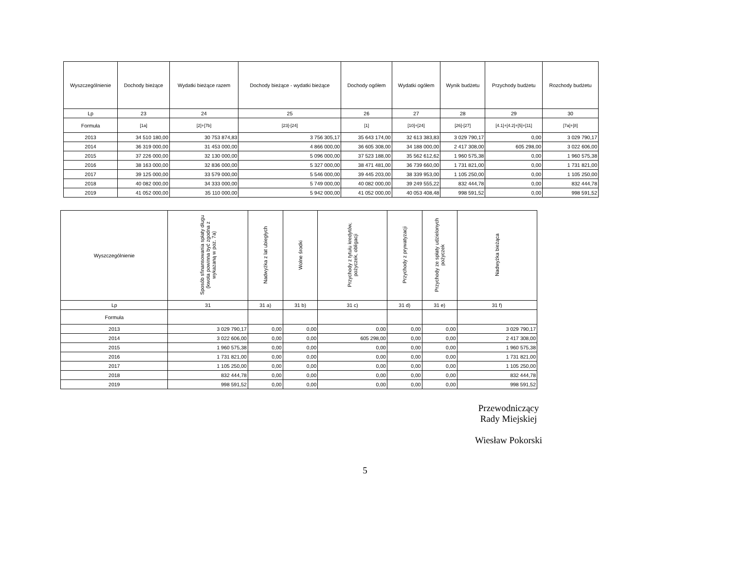| Wyszczególnienie | Dochody bieżące | Wydatki bieżące razem | Dochody bieżące - wydatki bieżące | Dochody ogółem | Wydatki ogółem | Wynik budżetu | Przychody budżetu | Rozchody budżetu |
| --- | --- | --- | --- | --- | --- | --- | --- | --- |
| Lp | 23 | 24 | 25 | 26 | 27 | 28 | 29 | 30 |
| Formuła | [1a] | [2]+[7b] | [23]-[24] | [1] | [10]+[24] | [26]-[27] | [4.1]+[4.2]+[5]+[11] | [7a]+[8] |
| 2013 | 34 510 180,00 | 30 753 874,83 | 3 756 305,17 | 35 643 174,00 | 32 613 383,83 | 3 029 790,17 | 0,00 | 3 029 790,17 |
| 2014 | 36 319 000,00 | 31 453 000,00 | 4 866 000,00 | 36 605 308,00 | 34 188 000,00 | 2 417 308,00 | 605 298,00 | 3 022 606,00 |
| 2015 | 37 226 000,00 | 32 130 000,00 | 5 096 000,00 | 37 523 188,00 | 35 562 612,62 | 1 960 575,38 | 0,00 | 1 960 575,38 |
| 2016 | 38 163 000,00 | 32 836 000,00 | 5 327 000,00 | 38 471 481,00 | 36 739 660,00 | 1 731 821,00 | 0,00 | 1 731 821,00 |
| 2017 | 39 125 000,00 | 33 579 000,00 | 5 546 000,00 | 39 445 203,00 | 38 339 953,00 | 1 105 250,00 | 0,00 | 1 105 250,00 |
| 2018 | 40 082 000,00 | 34 333 000,00 | 5 749 000,00 | 40 082 000,00 | 39 249 555,22 | 832 444,78 | 0,00 | 832 444,78 |
| 2019 | 41 052 000,00 | 35 110 000,00 | 5 942 000,00 | 41 052 000,00 | 40 053 408,48 | 998 591,52 | 0,00 | 998 591,52 |
| Wyszczególnienie | Sposób sfinansowania spłaty długu (kwota powinna być zgodna z wykazaną w poz. 7a) | Nadwyżka z lat ubiegłych | Wolne środki | Przychody z tytułu kredytów, pożyczek, obligacji | Przychody z prywatyzacji | Przychody ze spłaty udzielonych pożyczek | Nadwyżka bieżąca |
| --- | --- | --- | --- | --- | --- | --- | --- |
| Lp | 31 | 31 a) | 31 b) | 31 c) | 31 d) | 31 e) | 31 f) |
| Formuła | | | | | | | |
| 2013 | 3 029 790,17 | 0,00 | 0,00 | 0,00 | 0,00 | 0,00 | 3 029 790,17 |
| 2014 | 3 022 606,00 | 0,00 | 0,00 | 605 298,00 | 0,00 | 0,00 | 2 417 308,00 |
| 2015 | 1 960 575,38 | 0,00 | 0,00 | 0,00 | 0,00 | 0,00 | 1 960 575,38 |
| 2016 | 1 731 821,00 | 0,00 | 0,00 | 0,00 | 0,00 | 0,00 | 1 731 821,00 |
| 2017 | 1 105 250,00 | 0,00 | 0,00 | 0,00 | 0,00 | 0,00 | 1 105 250,00 |
| 2018 | 832 444,78 | 0,00 | 0,00 | 0,00 | 0,00 | 0,00 | 832 444,78 |
| 2019 | 998 591,52 | 0,00 | 0,00 | 0,00 | 0,00 | 0,00 | 998 591,52 |
Przewodniczący
Rady Miejskiej
Wiesław Pokorski
5